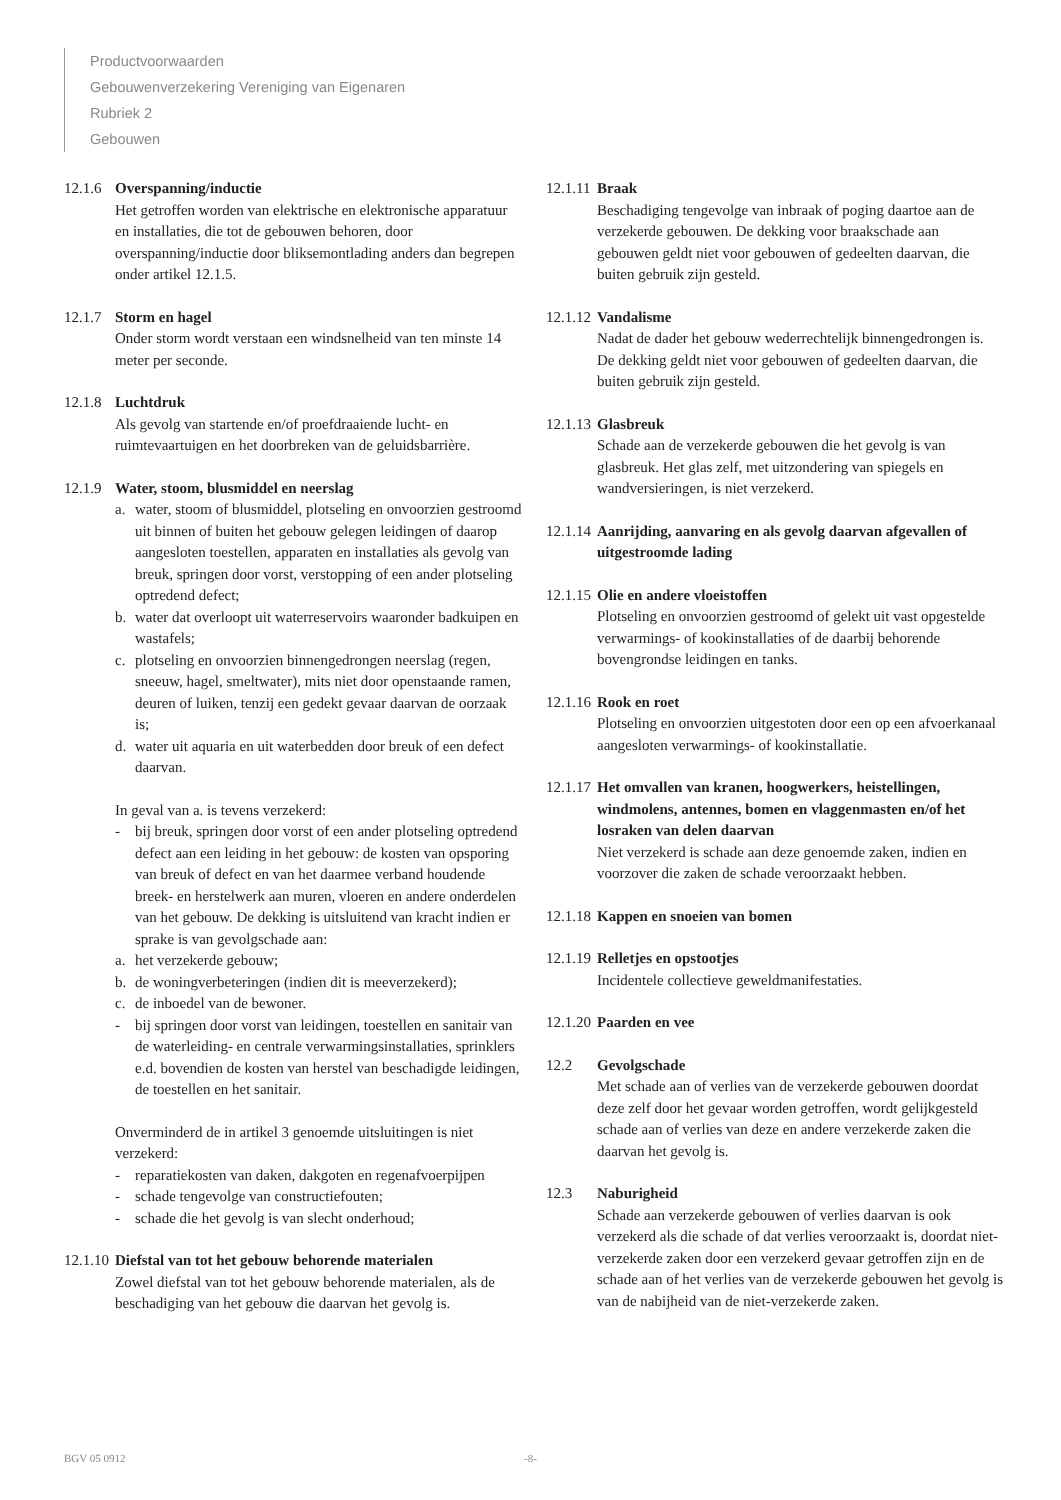Productvoorwaarden
Gebouwenverzekering Vereniging van Eigenaren
Rubriek 2
Gebouwen
12.1.6
Overspanning/inductie
Het getroffen worden van elektrische en elektronische apparatuur en installaties, die tot de gebouwen behoren, door overspanning/inductie door bliksemontlading anders dan begrepen onder artikel 12.1.5.
12.1.7
Storm en hagel
Onder storm wordt verstaan een windsnelheid van ten minste 14 meter per seconde.
12.1.8
Luchtdruk
Als gevolg van startende en/of proefdraaiende lucht- en ruimtevaartuigen en het doorbreken van de geluidsbarrière.
12.1.9
Water, stoom, blusmiddel en neerslag
a. water, stoom of blusmiddel, plotseling en onvoorzien gestroomd uit binnen of buiten het gebouw gelegen leidingen of daarop aangesloten toestellen, apparaten en installaties als gevolg van breuk, springen door vorst, verstopping of een ander plotseling optredend defect;
b. water dat overloopt uit waterreservoirs waaronder badkuipen en wastafels;
c. plotseling en onvoorzien binnengedrongen neerslag (regen, sneeuw, hagel, smeltwater), mits niet door openstaande ramen, deuren of luiken, tenzij een gedekt gevaar daarvan de oorzaak is;
d. water uit aquaria en uit waterbedden door breuk of een defect daarvan.
In geval van a. is tevens verzekerd:
- bij breuk, springen door vorst of een ander plotseling optredend defect aan een leiding in het gebouw: de kosten van opsporing van breuk of defect en van het daarmee verband houdende breek- en herstelwerk aan muren, vloeren en andere onderdelen van het gebouw. De dekking is uitsluitend van kracht indien er sprake is van gevolgschade aan:
a. het verzekerde gebouw;
b. de woningverbeteringen (indien dit is meeverzekerd);
c. de inboedel van de bewoner.
- bij springen door vorst van leidingen, toestellen en sanitair van de waterleiding- en centrale verwarmingsinstallaties, sprinklers e.d. bovendien de kosten van herstel van beschadigde leidingen, de toestellen en het sanitair.
Onverminderd de in artikel 3 genoemde uitsluitingen is niet verzekerd:
- reparatiekosten van daken, dakgoten en regenafvoerpijpen
- schade tengevolge van constructiefouten;
- schade die het gevolg is van slecht onderhoud;
12.1.10
Diefstal van tot het gebouw behorende materialen
Zowel diefstal van tot het gebouw behorende materialen, als de beschadiging van het gebouw die daarvan het gevolg is.
12.1.11
Braak
Beschadiging tengevolge van inbraak of poging daartoe aan de verzekerde gebouwen. De dekking voor braakschade aan gebouwen geldt niet voor gebouwen of gedeelten daarvan, die buiten gebruik zijn gesteld.
12.1.12
Vandalisme
Nadat de dader het gebouw wederrechtelijk binnengedrongen is. De dekking geldt niet voor gebouwen of gedeelten daarvan, die buiten gebruik zijn gesteld.
12.1.13
Glasbreuk
Schade aan de verzekerde gebouwen die het gevolg is van glasbreuk. Het glas zelf, met uitzondering van spiegels en wandversieringen, is niet verzekerd.
12.1.14
Aanrijding, aanvaring en als gevolg daarvan afgevallen of uitgestroomde lading
12.1.15
Olie en andere vloeistoffen
Plotseling en onvoorzien gestroomd of gelekt uit vast opgestelde verwarmings- of kookinstallaties of de daarbij behorende bovengrondse leidingen en tanks.
12.1.16
Rook en roet
Plotseling en onvoorzien uitgestoten door een op een afvoerkanaal aangesloten verwarmings- of kookinstallatie.
12.1.17
Het omvallen van kranen, hoogwerkers, heistellingen, windmolens, antennes, bomen en vlaggenmasten en/of het losraken van delen daarvan
Niet verzekerd is schade aan deze genoemde zaken, indien en voorzover die zaken de schade veroorzaakt hebben.
12.1.18
Kappen en snoeien van bomen
12.1.19
Relletjes en opstootjes
Incidentele collectieve geweldmanifestaties.
12.1.20
Paarden en vee
12.2 Gevolgschade
Met schade aan of verlies van de verzekerde gebouwen doordat deze zelf door het gevaar worden getroffen, wordt gelijkgesteld schade aan of verlies van deze en andere verzekerde zaken die daarvan het gevolg is.
12.3 Naburigheid
Schade aan verzekerde gebouwen of verlies daarvan is ook verzekerd als die schade of dat verlies veroorzaakt is, doordat niet-verzekerde zaken door een verzekerd gevaar getroffen zijn en de schade aan of het verlies van de verzekerde gebouwen het gevolg is van de nabijheid van de niet-verzekerde zaken.
BGV 05 0912 -8-